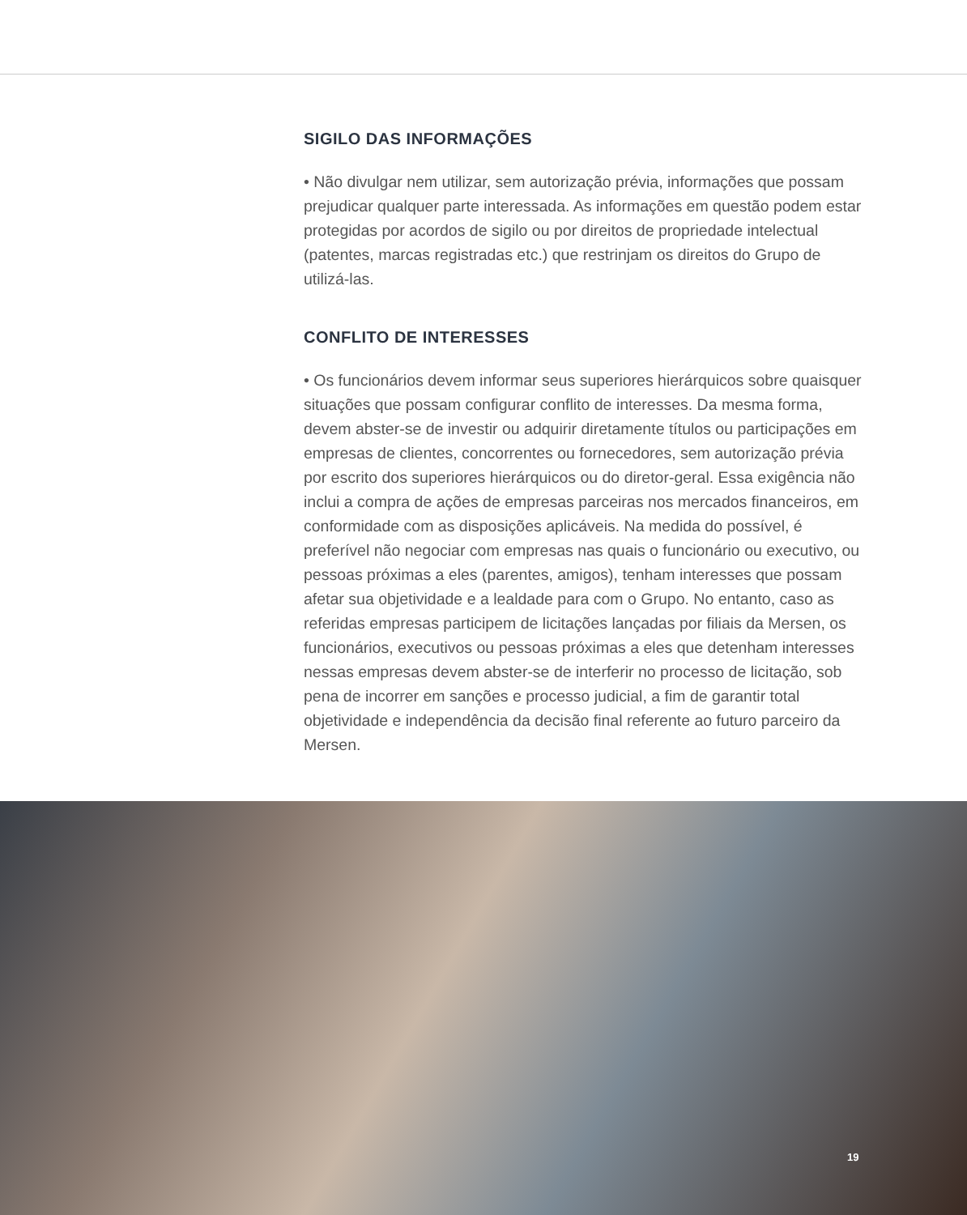SIGILO DAS INFORMAÇÕES
• Não divulgar nem utilizar, sem autorização prévia, informações que possam prejudicar qualquer parte interessada. As informações em questão podem estar protegidas por acordos de sigilo ou por direitos de propriedade intelectual (patentes, marcas registradas etc.) que restrinjam os direitos do Grupo de utilizá-las.
CONFLITO DE INTERESSES
• Os funcionários devem informar seus superiores hierárquicos sobre quaisquer situações que possam configurar conflito de interesses. Da mesma forma, devem abster-se de investir ou adquirir diretamente títulos ou participações em empresas de clientes, concorrentes ou fornecedores, sem autorização prévia por escrito dos superiores hierárquicos ou do diretor-geral. Essa exigência não inclui a compra de ações de empresas parceiras nos mercados financeiros, em conformidade com as disposições aplicáveis. Na medida do possível, é preferível não negociar com empresas nas quais o funcionário ou executivo, ou pessoas próximas a eles (parentes, amigos), tenham interesses que possam afetar sua objetividade e a lealdade para com o Grupo. No entanto, caso as referidas empresas participem de licitações lançadas por filiais da Mersen, os funcionários, executivos ou pessoas próximas a eles que detenham interesses nessas empresas devem abster-se de interferir no processo de licitação, sob pena de incorrer em sanções e processo judicial, a fim de garantir total objetividade e independência da decisão final referente ao futuro parceiro da Mersen.
19